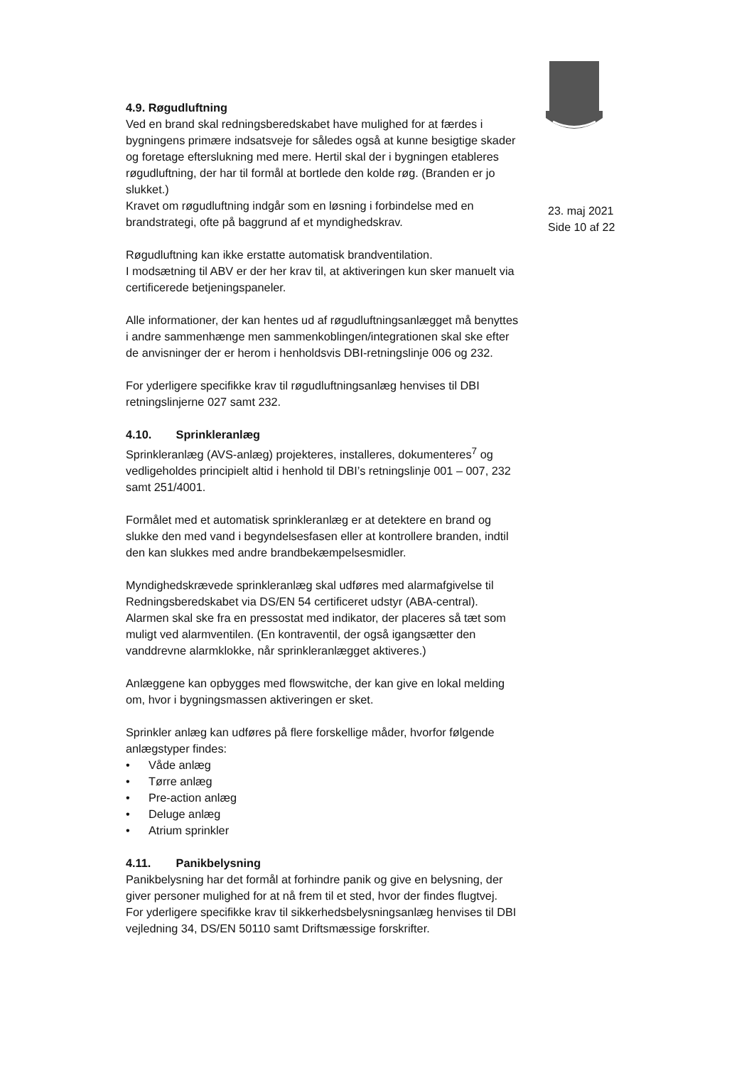4.9. Røgudluftning
Ved en brand skal redningsberedskabet have mulighed for at færdes i bygningens primære indsatsveje for således også at kunne besigtige skader og foretage efterslukning med mere. Hertil skal der i bygningen etableres røgudluftning, der har til formål at bortlede den kolde røg. (Branden er jo slukket.)
Kravet om røgudluftning indgår som en løsning i forbindelse med en brandstrategi, ofte på baggrund af et myndighedskrav.
Røgudluftning kan ikke erstatte automatisk brandventilation.
I modsætning til ABV er der her krav til, at aktiveringen kun sker manuelt via certificerede betjeningspaneler.
Alle informationer, der kan hentes ud af røgudluftningsanlægget må benyttes i andre sammenhænge men sammenkoblingen/integrationen skal ske efter de anvisninger der er herom i henholdsvis DBI-retningslinje 006 og 232.
For yderligere specifikke krav til røgudluftningsanlæg henvises til DBI retningslinjerne 027 samt 232.
4.10. Sprinkleranlæg
Sprinkleranlæg (AVS-anlæg) projekteres, installeres, dokumenteres<sup>7</sup> og vedligeholdes principielt altid i henhold til DBI’s retningslinje 001 – 007, 232 samt 251/4001.
Formålet med et automatisk sprinkleranlæg er at detektere en brand og slukke den med vand i begyndelsesfasen eller at kontrollere branden, indtil den kan slukkes med andre brandbekæmpelsesmidler.
Myndighedskrævede sprinkleranlæg skal udføres med alarmafgivelse til Redningsberedskabet via DS/EN 54 certificeret udstyr (ABA-central).
Alarmen skal ske fra en pressostat med indikator, der placeres så tæt som muligt ved alarmventilen. (En kontraventil, der også igangsætter den vanddrevne alarmklokke, når sprinkleranlægget aktiveres.)
Anlæggene kan opbygges med flowswitche, der kan give en lokal melding om, hvor i bygningsmassen aktiveringen er sket.
Sprinkler anlæg kan udføres på flere forskellige måder, hvorfor følgende anlægstyper findes:
• Våde anlæg
• Tørre anlæg
• Pre-action anlæg
• Deluge anlæg
• Atrium sprinkler
4.11. Panikbelysning
Panikbelysning har det formål at forhindre panik og give en belysning, der giver personer mulighed for at nå frem til et sted, hvor der findes flugtvej.
For yderligere specifikke krav til sikkerhedsbelysningsanlæg henvises til DBI vejledning 34, DS/EN 50110 samt Driftsmæssige forskrifter.
23. maj 2021
Side 10 af 22